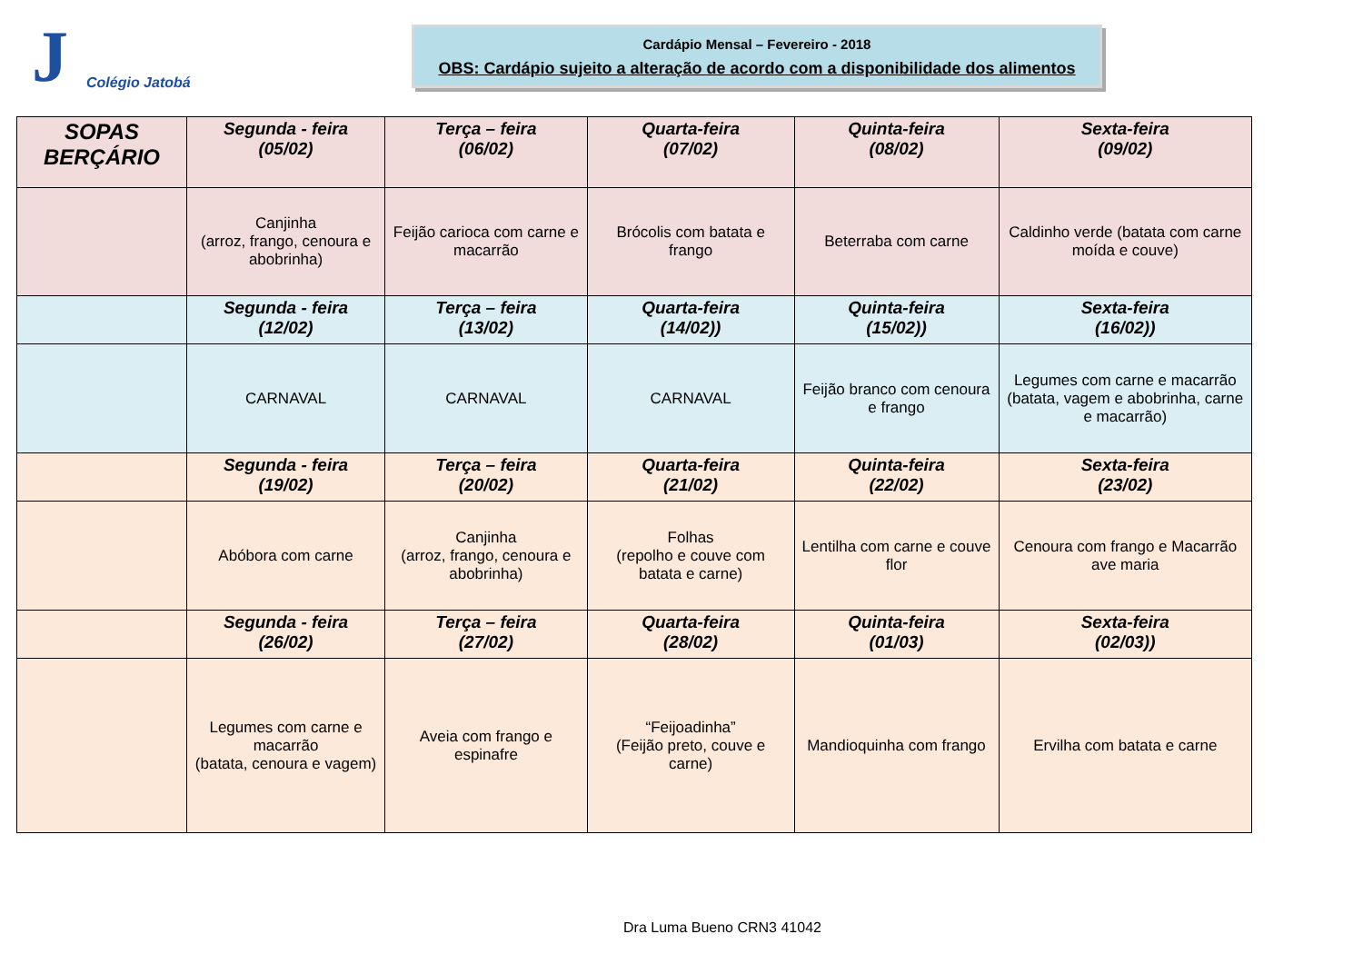J
Colégio Jatobá
Cardápio Mensal – Fevereiro - 2018
OBS: Cardápio sujeito a alteração de acordo com a disponibilidade dos alimentos
| SOPAS BERÇÁRIO | Segunda - feira (05/02) | Terça – feira (06/02) | Quarta-feira (07/02) | Quinta-feira (08/02) | Sexta-feira (09/02) |
| | Canjinha (arroz, frango, cenoura e abobrinha) | Feijão carioca com carne e macarrão | Brócolis com batata e frango | Beterraba com carne | Caldinho verde (batata com carne moída e couve) |
| | Segunda - feira (12/02) | Terça – feira (13/02) | Quarta-feira (14/02)) | Quinta-feira (15/02)) | Sexta-feira (16/02)) |
| | CARNAVAL | CARNAVAL | CARNAVAL | Feijão branco com cenoura e frango | Legumes com carne e macarrão (batata, vagem e abobrinha, carne e macarrão) |
| | Segunda - feira (19/02) | Terça – feira (20/02) | Quarta-feira (21/02) | Quinta-feira (22/02) | Sexta-feira (23/02) |
| | Abóbora com carne | Canjinha (arroz, frango, cenoura e abobrinha) | Folhas (repolho e couve com batata e carne) | Lentilha com carne e couve flor | Cenoura com frango e Macarrão ave maria |
| | Segunda - feira (26/02) | Terça – feira (27/02) | Quarta-feira (28/02) | Quinta-feira (01/03) | Sexta-feira (02/03)) |
| | Legumes com carne e macarrão (batata, cenoura e vagem) | Aveia com frango e espinafre | “Feijoadinha” (Feijão preto, couve e carne) | Mandioquinha com frango | Ervilha com batata e carne |
Dra Luma Bueno CRN3 41042